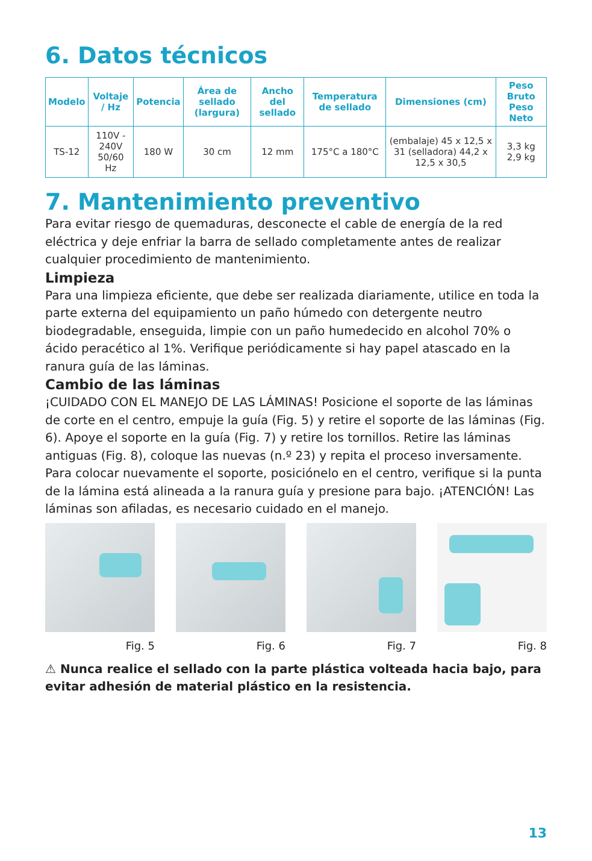6. Datos técnicos
| Modelo | Voltaje / Hz | Potencia | Área de sellado (largura) | Ancho del sellado | Temperatura de sellado | Dimensiones (cm) | Peso Bruto Peso Neto |
| --- | --- | --- | --- | --- | --- | --- | --- |
| TS-12 | 110V - 240V 50/60 Hz | 180 W | 30 cm | 12 mm | 175°C a 180°C | (embalaje) 45 x 12,5 x 31 (selladora) 44,2 x 12,5 x 30,5 | 3,3 kg 2,9 kg |
7. Mantenimiento preventivo
Para evitar riesgo de quemaduras, desconecte el cable de energía de la red eléctrica y deje enfriar la barra de sellado completamente antes de realizar cualquier procedimiento de mantenimiento.
Limpieza
Para una limpieza eficiente, que debe ser realizada diariamente, utilice en toda la parte externa del equipamiento un paño húmedo con detergente neutro biodegradable, enseguida, limpie con un paño humedecido en alcohol 70% o ácido peracético al 1%. Verifique periódicamente si hay papel atascado en la ranura guía de las láminas.
Cambio de las láminas
¡CUIDADO CON EL MANEJO DE LAS LÁMINAS! Posicione el soporte de las láminas de corte en el centro, empuje la guía (Fig. 5) y retire el soporte de las láminas (Fig. 6). Apoye el soporte en la guía (Fig. 7) y retire los tornillos. Retire las láminas antiguas (Fig. 8), coloque las nuevas (n.º 23) y repita el proceso inversamente. Para colocar nuevamente el soporte, posiciónelo en el centro, verifique si la punta de la lámina está alineada a la ranura guía y presione para bajo. ¡ATENCIÓN! Las láminas son afiladas, es necesario cuidado en el manejo.
Fig. 5 Fig. 6 Fig. 7 Fig. 8
⚠ Nunca realice el sellado con la parte plástica volteada hacia bajo, para evitar adhesión de material plástico en la resistencia.
13